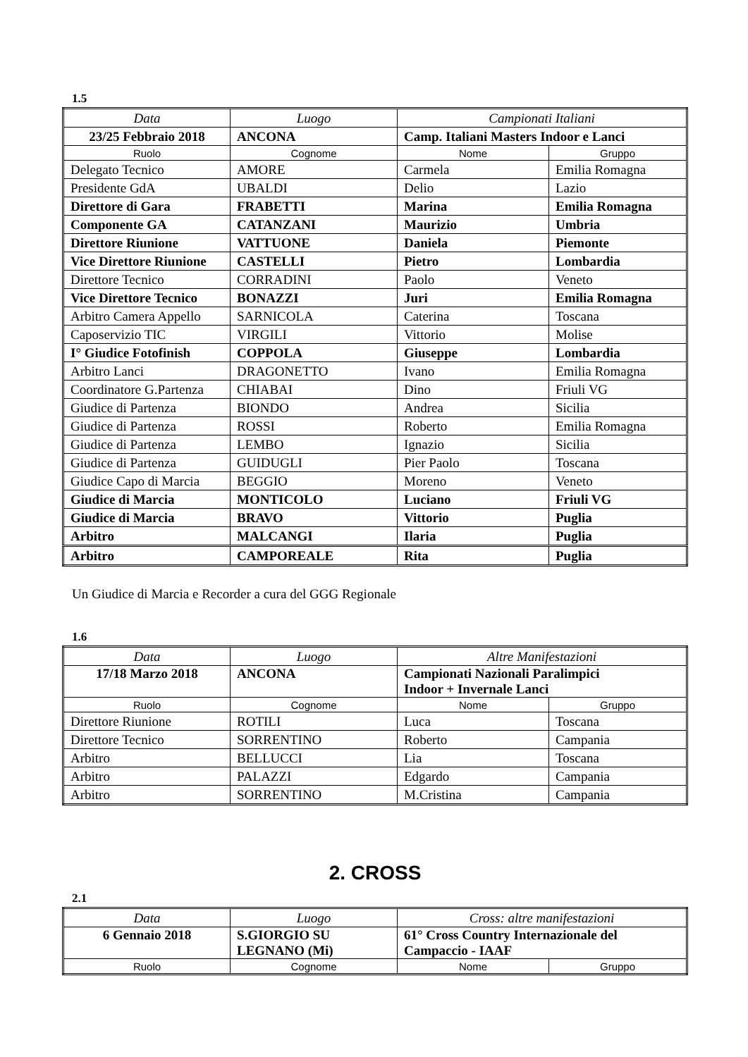1.5
| Data | Luogo | Campionati Italiani | |
| 23/25 Febbraio 2018 | ANCONA | Camp. Italiani Masters Indoor e Lanci | |
| Ruolo | Cognome | Nome | Gruppo |
| Delegato Tecnico | AMORE | Carmela | Emilia Romagna |
| Presidente GdA | UBALDI | Delio | Lazio |
| Direttore di Gara | FRABETTI | Marina | Emilia Romagna |
| Componente GA | CATANZANI | Maurizio | Umbria |
| Direttore Riunione | VATTUONE | Daniela | Piemonte |
| Vice Direttore Riunione | CASTELLI | Pietro | Lombardia |
| Direttore Tecnico | CORRADINI | Paolo | Veneto |
| Vice Direttore Tecnico | BONAZZI | Juri | Emilia Romagna |
| Arbitro Camera Appello | SARNICOLA | Caterina | Toscana |
| Caposervizio TIC | VIRGILI | Vittorio | Molise |
| I° Giudice Fotofinish | COPPOLA | Giuseppe | Lombardia |
| Arbitro Lanci | DRAGONETTO | Ivano | Emilia Romagna |
| Coordinatore G.Partenza | CHIABAI | Dino | Friuli VG |
| Giudice di Partenza | BIONDO | Andrea | Sicilia |
| Giudice di Partenza | ROSSI | Roberto | Emilia Romagna |
| Giudice di Partenza | LEMBO | Ignazio | Sicilia |
| Giudice di Partenza | GUIDUGLI | Pier Paolo | Toscana |
| Giudice Capo di Marcia | BEGGIO | Moreno | Veneto |
| Giudice di Marcia | MONTICOLO | Luciano | Friuli VG |
| Giudice di Marcia | BRAVO | Vittorio | Puglia |
| Arbitro | MALCANGI | Ilaria | Puglia |
| Arbitro | CAMPOREALE | Rita | Puglia |
Un Giudice di Marcia e Recorder a cura del GGG Regionale
1.6
| Data | Luogo | Altre Manifestazioni | |
| 17/18 Marzo 2018 | ANCONA | Campionati Nazionali Paralimpici Indoor + Invernale Lanci | |
| Ruolo | Cognome | Nome | Gruppo |
| Direttore Riunione | ROTILI | Luca | Toscana |
| Direttore Tecnico | SORRENTINO | Roberto | Campania |
| Arbitro | BELLUCCI | Lia | Toscana |
| Arbitro | PALAZZI | Edgardo | Campania |
| Arbitro | SORRENTINO | M.Cristina | Campania |
2. CROSS
2.1
| Data | Luogo | Cross: altre manifestazioni | |
| 6 Gennaio 2018 | S.GIORGIO SU LEGNANO (Mi) | 61° Cross Country Internazionale del Campaccio - IAAF | |
| Ruolo | Cognome | Nome | Gruppo |